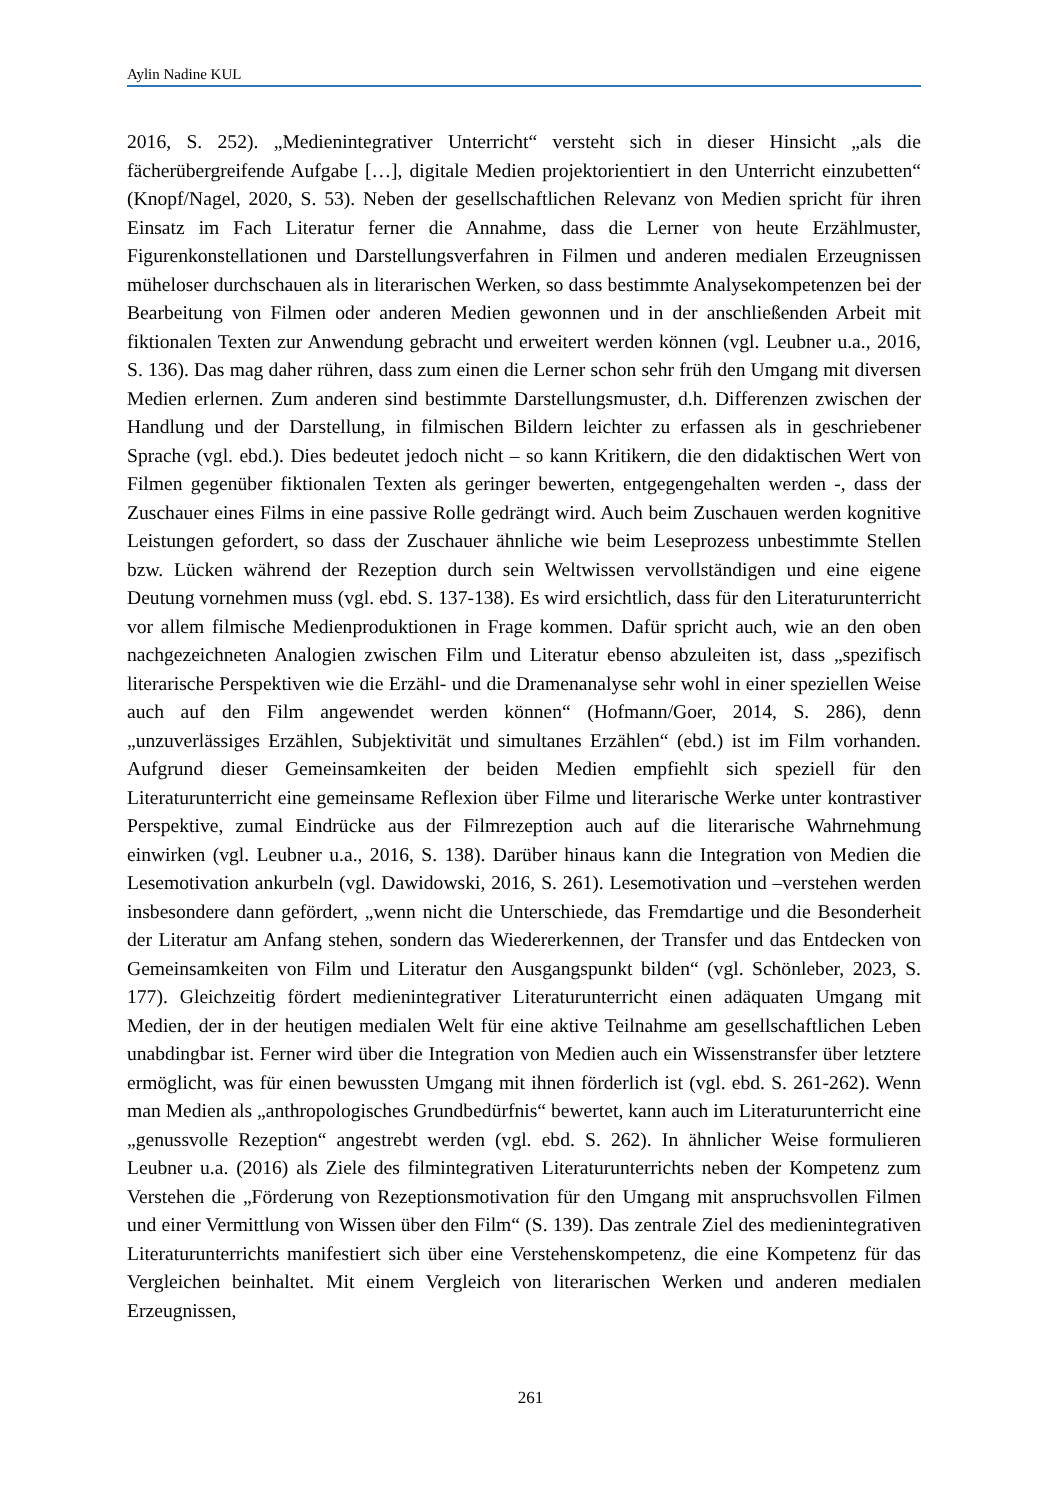Aylin Nadine KUL
2016, S. 252). „Medienintegrativer Unterricht“ versteht sich in dieser Hinsicht „als die fächerübergreifende Aufgabe […], digitale Medien projektorientiert in den Unterricht einzubetten“ (Knopf/Nagel, 2020, S. 53). Neben der gesellschaftlichen Relevanz von Medien spricht für ihren Einsatz im Fach Literatur ferner die Annahme, dass die Lerner von heute Erzählmuster, Figurenkonstellationen und Darstellungsverfahren in Filmen und anderen medialen Erzeugnissen müheloser durchschauen als in literarischen Werken, so dass bestimmte Analysekompetenzen bei der Bearbeitung von Filmen oder anderen Medien gewonnen und in der anschließenden Arbeit mit fiktionalen Texten zur Anwendung gebracht und erweitert werden können (vgl. Leubner u.a., 2016, S. 136). Das mag daher rühren, dass zum einen die Lerner schon sehr früh den Umgang mit diversen Medien erlernen. Zum anderen sind bestimmte Darstellungsmuster, d.h. Differenzen zwischen der Handlung und der Darstellung, in filmischen Bildern leichter zu erfassen als in geschriebener Sprache (vgl. ebd.). Dies bedeutet jedoch nicht – so kann Kritikern, die den didaktischen Wert von Filmen gegenüber fiktionalen Texten als geringer bewerten, entgegengehalten werden -, dass der Zuschauer eines Films in eine passive Rolle gedrängt wird. Auch beim Zuschauen werden kognitive Leistungen gefordert, so dass der Zuschauer ähnliche wie beim Leseprozess unbestimmte Stellen bzw. Lücken während der Rezeption durch sein Weltwissen vervollständigen und eine eigene Deutung vornehmen muss (vgl. ebd. S. 137-138). Es wird ersichtlich, dass für den Literaturunterricht vor allem filmische Medienproduktionen in Frage kommen. Dafür spricht auch, wie an den oben nachgezeichneten Analogien zwischen Film und Literatur ebenso abzuleiten ist, dass „spezifisch literarische Perspektiven wie die Erzähl- und die Dramenanalyse sehr wohl in einer speziellen Weise auch auf den Film angewendet werden können“ (Hofmann/Goer, 2014, S. 286), denn „unzuverlässiges Erzählen, Subjektivität und simultanes Erzählen“ (ebd.) ist im Film vorhanden. Aufgrund dieser Gemeinsamkeiten der beiden Medien empfiehlt sich speziell für den Literaturunterricht eine gemeinsame Reflexion über Filme und literarische Werke unter kontrastiver Perspektive, zumal Eindrücke aus der Filmrezeption auch auf die literarische Wahrnehmung einwirken (vgl. Leubner u.a., 2016, S. 138). Darüber hinaus kann die Integration von Medien die Lesemotivation ankurbeln (vgl. Dawidowski, 2016, S. 261). Lesemotivation und –verstehen werden insbesondere dann gefördert, „wenn nicht die Unterschiede, das Fremdartige und die Besonderheit der Literatur am Anfang stehen, sondern das Wiedererkennen, der Transfer und das Entdecken von Gemeinsamkeiten von Film und Literatur den Ausgangspunkt bilden“ (vgl. Schönleber, 2023, S. 177). Gleichzeitig fördert medienintegrativer Literaturunterricht einen adäquaten Umgang mit Medien, der in der heutigen medialen Welt für eine aktive Teilnahme am gesellschaftlichen Leben unabdingbar ist. Ferner wird über die Integration von Medien auch ein Wissenstransfer über letztere ermöglicht, was für einen bewussten Umgang mit ihnen förderlich ist (vgl. ebd. S. 261-262). Wenn man Medien als „anthropologisches Grundbedürfnis“ bewertet, kann auch im Literaturunterricht eine „genussvolle Rezeption“ angestrebt werden (vgl. ebd. S. 262). In ähnlicher Weise formulieren Leubner u.a. (2016) als Ziele des filmintegrativen Literaturunterrichts neben der Kompetenz zum Verstehen die „Förderung von Rezeptionsmotivation für den Umgang mit anspruchsvollen Filmen und einer Vermittlung von Wissen über den Film“ (S. 139). Das zentrale Ziel des medienintegrativen Literaturunterrichts manifestiert sich über eine Verstehenskompetenz, die eine Kompetenz für das Vergleichen beinhaltet. Mit einem Vergleich von literarischen Werken und anderen medialen Erzeugnissen,
261